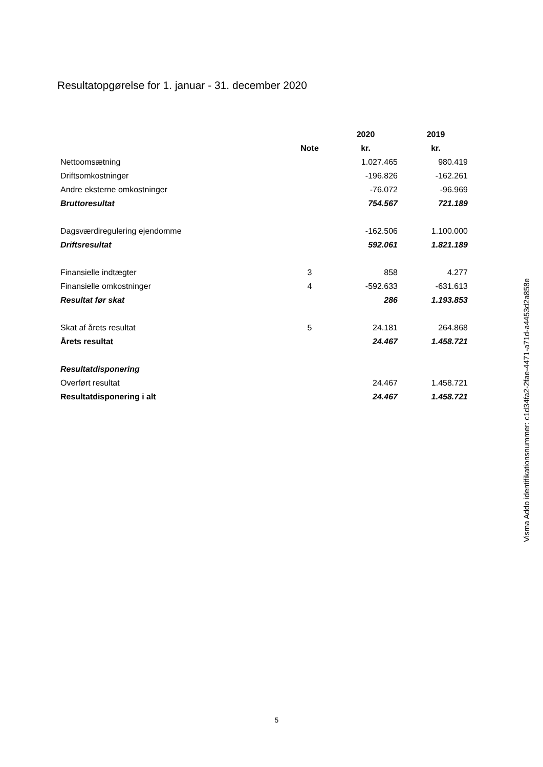Resultatopgørelse for 1. januar - 31. december 2020
| | | 2020 | 2019 |
| --- | --- | --- | --- |
| | Note | kr. | kr. |
| Nettoomsætning | | 1.027.465 | 980.419 |
| Driftsomkostninger | | -196.826 | -162.261 |
| Andre eksterne omkostninger | | -76.072 | -96.969 |
| Bruttoresultat | | 754.567 | 721.189 |
| Dagsværdiregulering ejendomme | | -162.506 | 1.100.000 |
| Driftsresultat | | 592.061 | 1.821.189 |
| Finansielle indtægter | 3 | 858 | 4.277 |
| Finansielle omkostninger | 4 | -592.633 | -631.613 |
| Resultat før skat | | 286 | 1.193.853 |
| Skat af årets resultat | 5 | 24.181 | 264.868 |
| Årets resultat | | 24.467 | 1.458.721 |
| Resultatdisponering | | | |
| Overført resultat | | 24.467 | 1.458.721 |
| Resultatdisponering i alt | | 24.467 | 1.458.721 |
Visma Addo identifikationsnummer: c1d34fa2-2fae-4471-a71d-a4453d2a858e
5